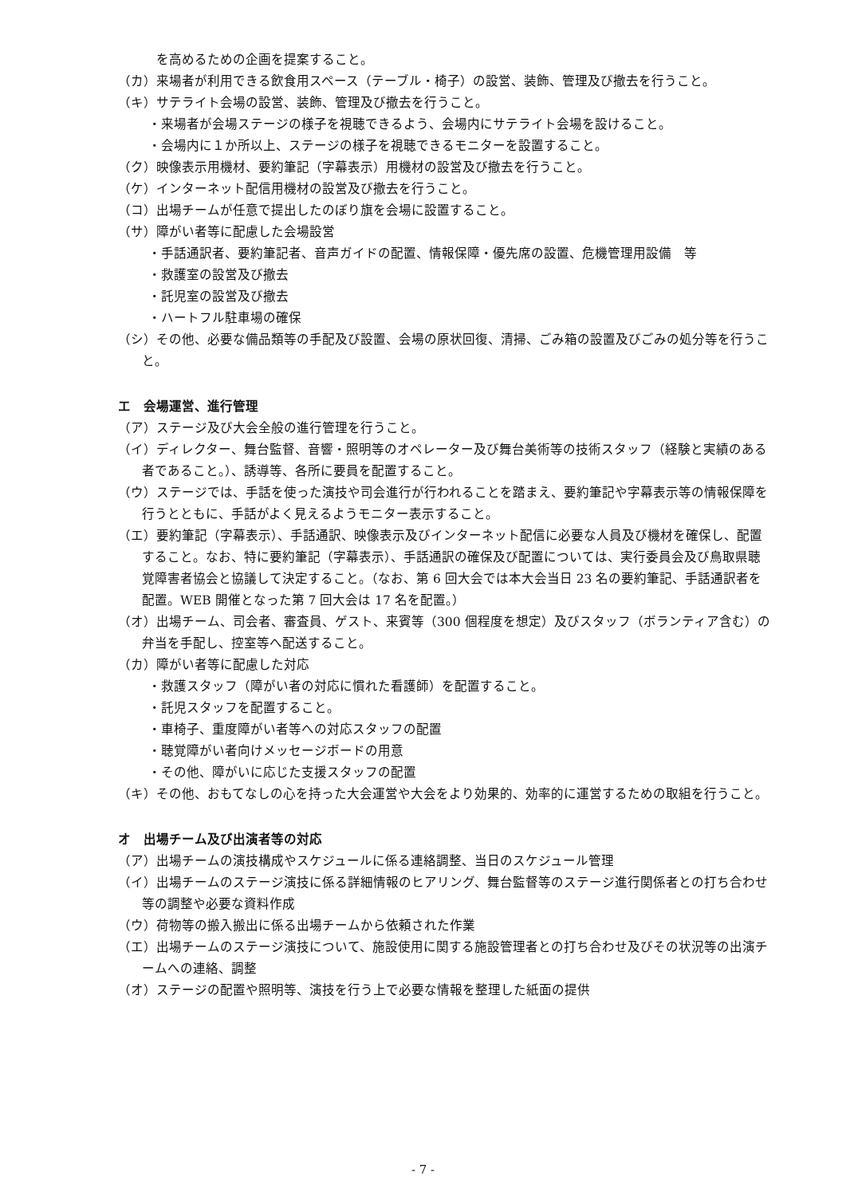を高めるための企画を提案すること。
（カ）来場者が利用できる飲食用スペース（テーブル・椅子）の設営、装飾、管理及び撤去を行うこと。
（キ）サテライト会場の設営、装飾、管理及び撤去を行うこと。
・来場者が会場ステージの様子を視聴できるよう、会場内にサテライト会場を設けること。
・会場内に１か所以上、ステージの様子を視聴できるモニターを設置すること。
（ク）映像表示用機材、要約筆記（字幕表示）用機材の設営及び撤去を行うこと。
（ケ）インターネット配信用機材の設営及び撤去を行うこと。
（コ）出場チームが任意で提出したのぼり旗を会場に設置すること。
（サ）障がい者等に配慮した会場設営
・手話通訳者、要約筆記者、音声ガイドの配置、情報保障・優先席の設置、危機管理用設備　等
・救護室の設営及び撤去
・託児室の設営及び撤去
・ハートフル駐車場の確保
（シ）その他、必要な備品類等の手配及び設置、会場の原状回復、清掃、ごみ箱の設置及びごみの処分等を行うこと。
エ　会場運営、進行管理
（ア）ステージ及び大会全般の進行管理を行うこと。
（イ）ディレクター、舞台監督、音響・照明等のオペレーター及び舞台美術等の技術スタッフ（経験と実績のある者であること。）、誘導等、各所に要員を配置すること。
（ウ）ステージでは、手話を使った演技や司会進行が行われることを踏まえ、要約筆記や字幕表示等の情報保障を行うとともに、手話がよく見えるようモニター表示すること。
（エ）要約筆記（字幕表示）、手話通訳、映像表示及びインターネット配信に必要な人員及び機材を確保し、配置すること。なお、特に要約筆記（字幕表示）、手話通訳の確保及び配置については、実行委員会及び鳥取県聴覚障害者協会と協議して決定すること。（なお、第 6 回大会では本大会当日 23 名の要約筆記、手話通訳者を配置。WEB 開催となった第 7 回大会は 17 名を配置。）
（オ）出場チーム、司会者、審査員、ゲスト、来賓等（300 個程度を想定）及びスタッフ（ボランティア含む）の弁当を手配し、控室等へ配送すること。
（カ）障がい者等に配慮した対応
・救護スタッフ（障がい者の対応に慣れた看護師）を配置すること。
・託児スタッフを配置すること。
・車椅子、重度障がい者等への対応スタッフの配置
・聴覚障がい者向けメッセージボードの用意
・その他、障がいに応じた支援スタッフの配置
（キ）その他、おもてなしの心を持った大会運営や大会をより効果的、効率的に運営するための取組を行うこと。
オ　出場チーム及び出演者等の対応
（ア）出場チームの演技構成やスケジュールに係る連絡調整、当日のスケジュール管理
（イ）出場チームのステージ演技に係る詳細情報のヒアリング、舞台監督等のステージ進行関係者との打ち合わせ等の調整や必要な資料作成
（ウ）荷物等の搬入搬出に係る出場チームから依頼された作業
（エ）出場チームのステージ演技について、施設使用に関する施設管理者との打ち合わせ及びその状況等の出演チームへの連絡、調整
（オ）ステージの配置や照明等、演技を行う上で必要な情報を整理した紙面の提供
- 7 -